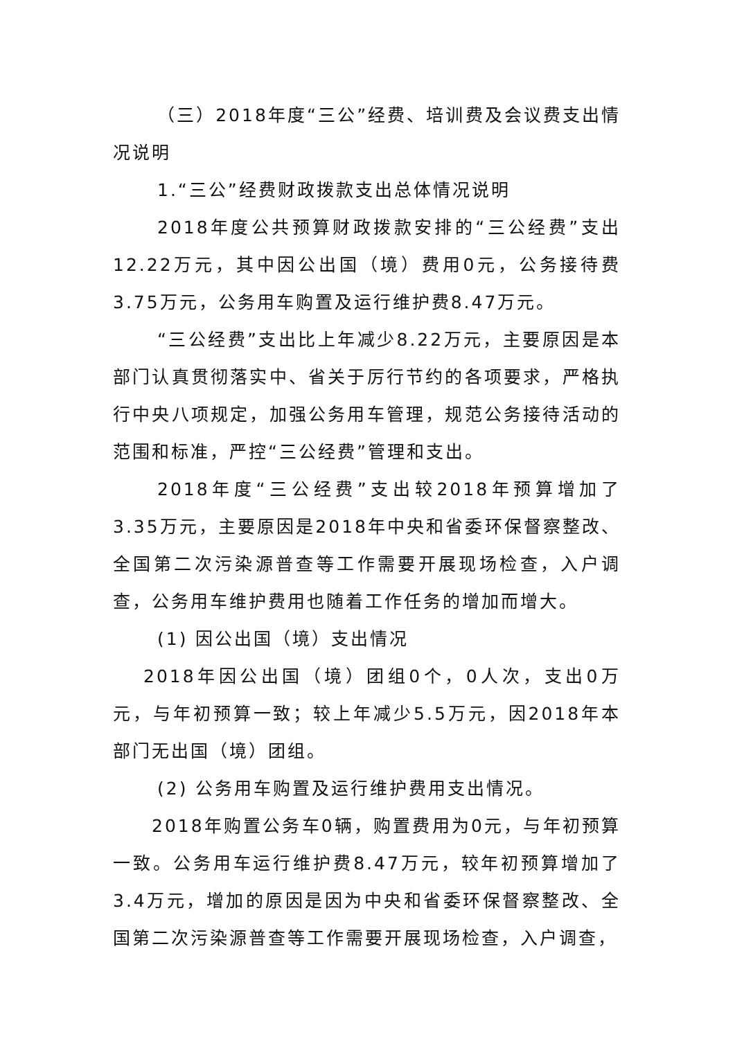（三）2018年度“三公”经费、培训费及会议费支出情况说明
1.“三公”经费财政拨款支出总体情况说明
2018年度公共预算财政拨款安排的“三公经费”支出12.22万元，其中因公出国（境）费用0元，公务接待费3.75万元，公务用车购置及运行维护费8.47万元。
“三公经费”支出比上年减少8.22万元，主要原因是本部门认真贯彻落实中、省关于厉行节约的各项要求，严格执行中央八项规定，加强公务用车管理，规范公务接待活动的范围和标准，严控“三公经费”管理和支出。
2018年度“三公经费”支出较2018年预算增加了3.35万元，主要原因是2018年中央和省委环保督察整改、全国第二次污染源普查等工作需要开展现场检查，入户调查，公务用车维护费用也随着工作任务的增加而增大。
(1) 因公出国（境）支出情况
2018年因公出国（境）团组0个，0人次，支出0万元，与年初预算一致；较上年减少5.5万元，因2018年本部门无出国（境）团组。
(2) 公务用车购置及运行维护费用支出情况。
2018年购置公务车0辆，购置费用为0元，与年初预算一致。公务用车运行维护费8.47万元，较年初预算增加了3.4万元，增加的原因是因为中央和省委环保督察整改、全国第二次污染源普查等工作需要开展现场检查，入户调查，